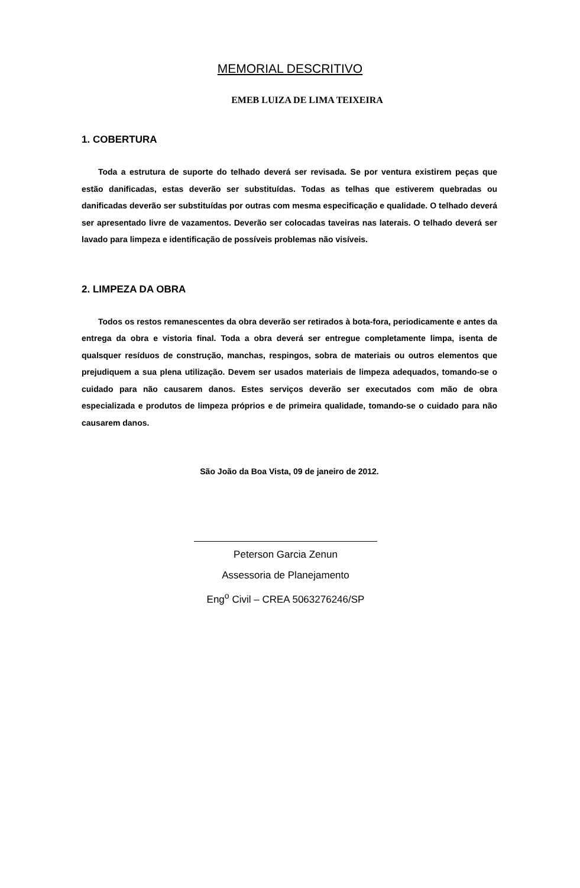MEMORIAL DESCRITIVO
EMEB LUIZA DE LIMA TEIXEIRA
1. COBERTURA
Toda a estrutura de suporte do telhado deverá ser revisada. Se por ventura existirem peças que estão danificadas, estas deverão ser substituídas. Todas as telhas que estiverem quebradas ou danificadas deverão ser substituídas por outras com mesma especificação e qualidade. O telhado deverá ser apresentado livre de vazamentos. Deverão ser colocadas taveiras nas laterais. O telhado deverá ser lavado para limpeza e identificação de possíveis problemas não visíveis.
2. LIMPEZA DA OBRA
Todos os restos remanescentes da obra deverão ser retirados à bota-fora, periodicamente e antes da entrega da obra e vistoria final. Toda a obra deverá ser entregue completamente limpa, isenta de qualsquer resíduos de construção, manchas, respingos, sobra de materiais ou outros elementos que prejudiquem a sua plena utilização. Devem ser usados materiais de limpeza adequados, tomando-se o cuidado para não causarem danos. Estes serviços deverão ser executados com mão de obra especializada e produtos de limpeza próprios e de primeira qualidade, tomando-se o cuidado para não causarem danos.
São João da Boa Vista, 09 de janeiro de 2012.
Peterson Garcia Zenun
Assessoria de Planejamento
Eng<sup>o</sup> Civil – CREA 5063276246/SP